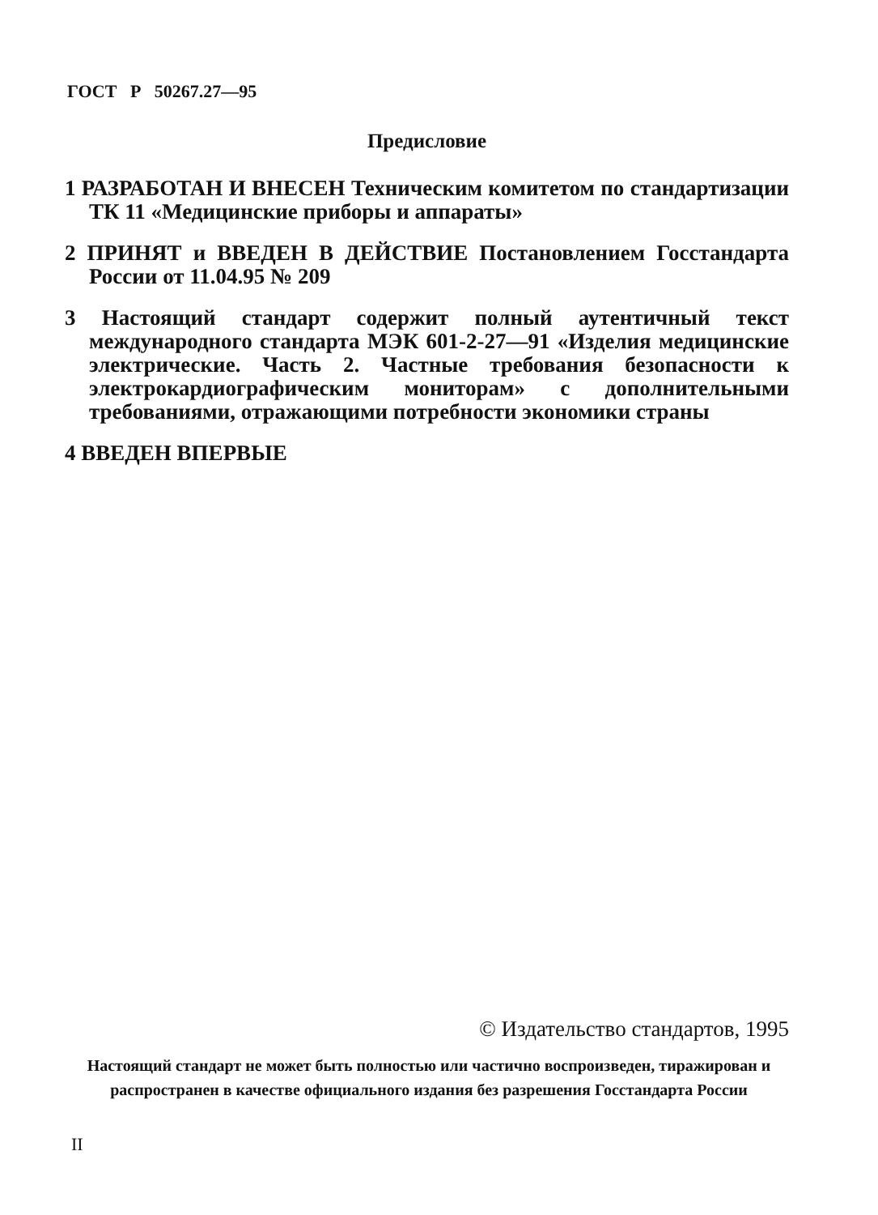ГОСТ Р 50267.27—95
Предисловие
1 РАЗРАБОТАН И ВНЕСЕН Техническим комитетом по стандартизации ТК 11 «Медицинские приборы и аппараты»
2 ПРИНЯТ и ВВЕДЕН В ДЕЙСТВИЕ Постановлением Госстандарта России от 11.04.95 № 209
3 Настоящий стандарт содержит полный аутентичный текст международного стандарта МЭК 601-2-27—91 «Изделия медицинские электрические. Часть 2. Частные требования безопасности к электрокардиографическим мониторам» с дополнительными требованиями, отражающими потребности экономики страны
4 ВВЕДЕН ВПЕРВЫЕ
© Издательство стандартов, 1995
Настоящий стандарт не может быть полностью или частично воспроизведен, тиражирован и распространен в качестве официального издания без разрешения Госстандарта России
II